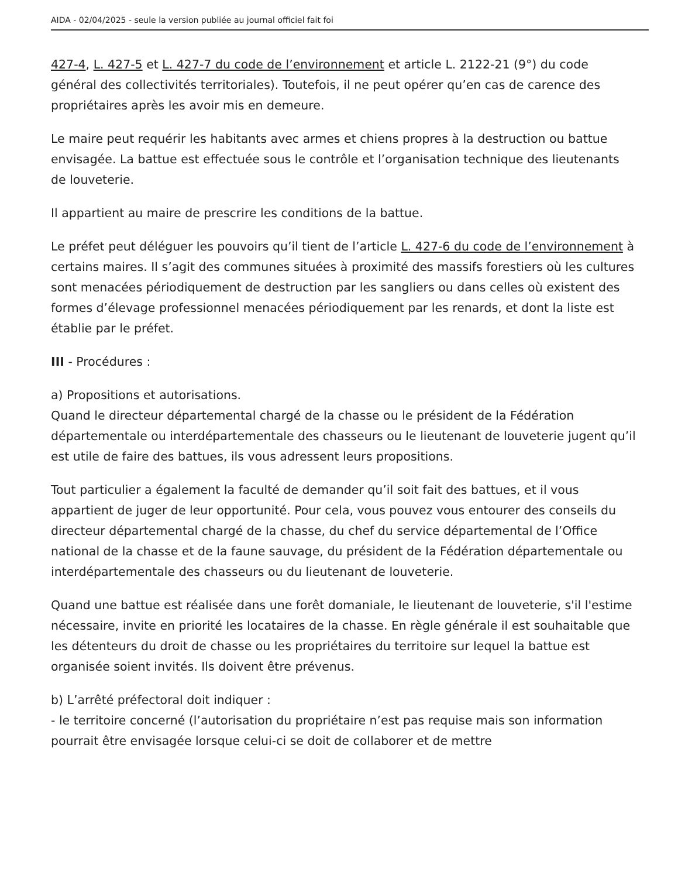AIDA - 02/04/2025 - seule la version publiée au journal officiel fait foi
427-4, L. 427-5 et L. 427-7 du code de l’environnement et article L. 2122-21 (9°) du code général des collectivités territoriales). Toutefois, il ne peut opérer qu’en cas de carence des propriétaires après les avoir mis en demeure.
Le maire peut requérir les habitants avec armes et chiens propres à la destruction ou battue envisagée. La battue est effectuée sous le contrôle et l’organisation technique des lieutenants de louveterie.
Il appartient au maire de prescrire les conditions de la battue.
Le préfet peut déléguer les pouvoirs qu’il tient de l’article L. 427-6 du code de l’environnement à certains maires. Il s’agit des communes situées à proximité des massifs forestiers où les cultures sont menacées périodiquement de destruction par les sangliers ou dans celles où existent des formes d’élevage professionnel menacées périodiquement par les renards, et dont la liste est établie par le préfet.
III - Procédures :
a) Propositions et autorisations.
Quand le directeur départemental chargé de la chasse ou le président de la Fédération départementale ou interdépartementale des chasseurs ou le lieutenant de louveterie jugent qu’il est utile de faire des battues, ils vous adressent leurs propositions.
Tout particulier a également la faculté de demander qu’il soit fait des battues, et il vous appartient de juger de leur opportunité. Pour cela, vous pouvez vous entourer des conseils du directeur départemental chargé de la chasse, du chef du service départemental de l’Office national de la chasse et de la faune sauvage, du président de la Fédération départementale ou interdépartementale des chasseurs ou du lieutenant de louveterie.
Quand une battue est réalisée dans une forêt domaniale, le lieutenant de louveterie, s'il l'estime nécessaire, invite en priorité les locataires de la chasse. En règle générale il est souhaitable que les détenteurs du droit de chasse ou les propriétaires du territoire sur lequel la battue est organisée soient invités. Ils doivent être prévenus.
b) L’arrêté préfectoral doit indiquer :
- le territoire concerné (l’autorisation du propriétaire n’est pas requise mais son information pourrait être envisagée lorsque celui-ci se doit de collaborer et de mettre